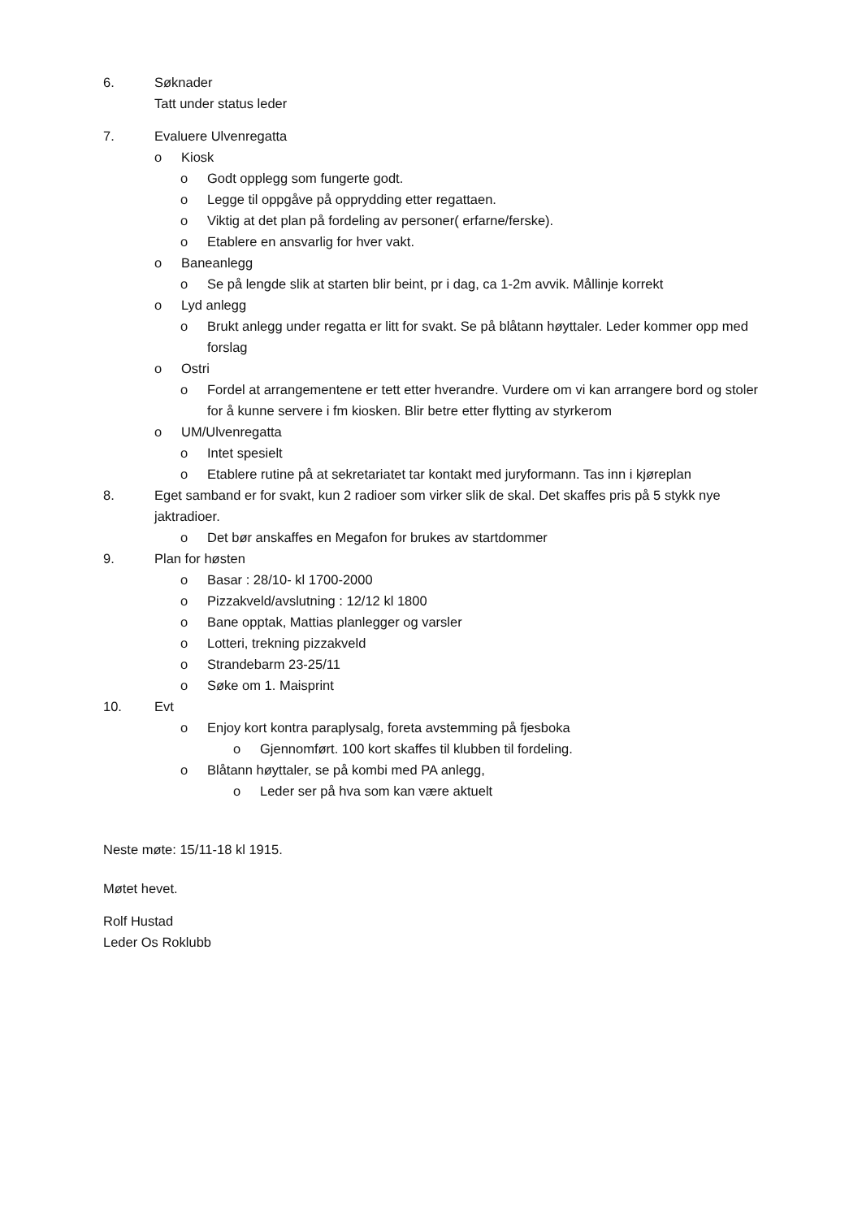6. Søknader
Tatt under status leder
7. Evaluere Ulvenregatta
o Kiosk
o Godt opplegg som fungerte godt.
o Legge til oppgåve på opprydding etter regattaen.
o Viktig at det plan på fordeling av personer( erfarne/ferske).
o Etablere en ansvarlig for hver vakt.
o Baneanlegg
o Se på lengde slik at starten blir beint, pr i dag, ca 1-2m avvik. Mållinje korrekt
o Lyd anlegg
o Brukt anlegg under regatta er litt for svakt. Se på blåtann høyttaler. Leder kommer opp med forslag
o Ostri
o Fordel at arrangementene er tett etter hverandre. Vurdere om vi kan arrangere bord og stoler for å kunne servere i fm kiosken. Blir betre etter flytting av styrkerom
o UM/Ulvenregatta
o Intet spesielt
o Etablere rutine på at sekretariatet tar kontakt med juryformann. Tas inn i kjøreplan
8. Eget samband er for svakt, kun 2 radioer som virker slik de skal. Det skaffes pris på 5 stykk nye jaktradioer.
o Det bør anskaffes en Megafon for brukes av startdommer
9. Plan for høsten
o Basar : 28/10- kl 1700-2000
o Pizzakveld/avslutning : 12/12 kl 1800
o Bane opptak, Mattias planlegger og varsler
o Lotteri, trekning pizzakveld
o Strandebarm 23-25/11
o Søke om 1. Maisprint
10. Evt
o Enjoy kort kontra paraplysalg, foreta avstemming på fjesboka
o Gjennomført. 100 kort skaffes til klubben til fordeling.
o Blåtann høyttaler, se på kombi med PA anlegg,
o Leder ser på hva som kan være aktuelt
Neste møte: 15/11-18 kl 1915.
Møtet hevet.
Rolf Hustad
Leder Os Roklubb